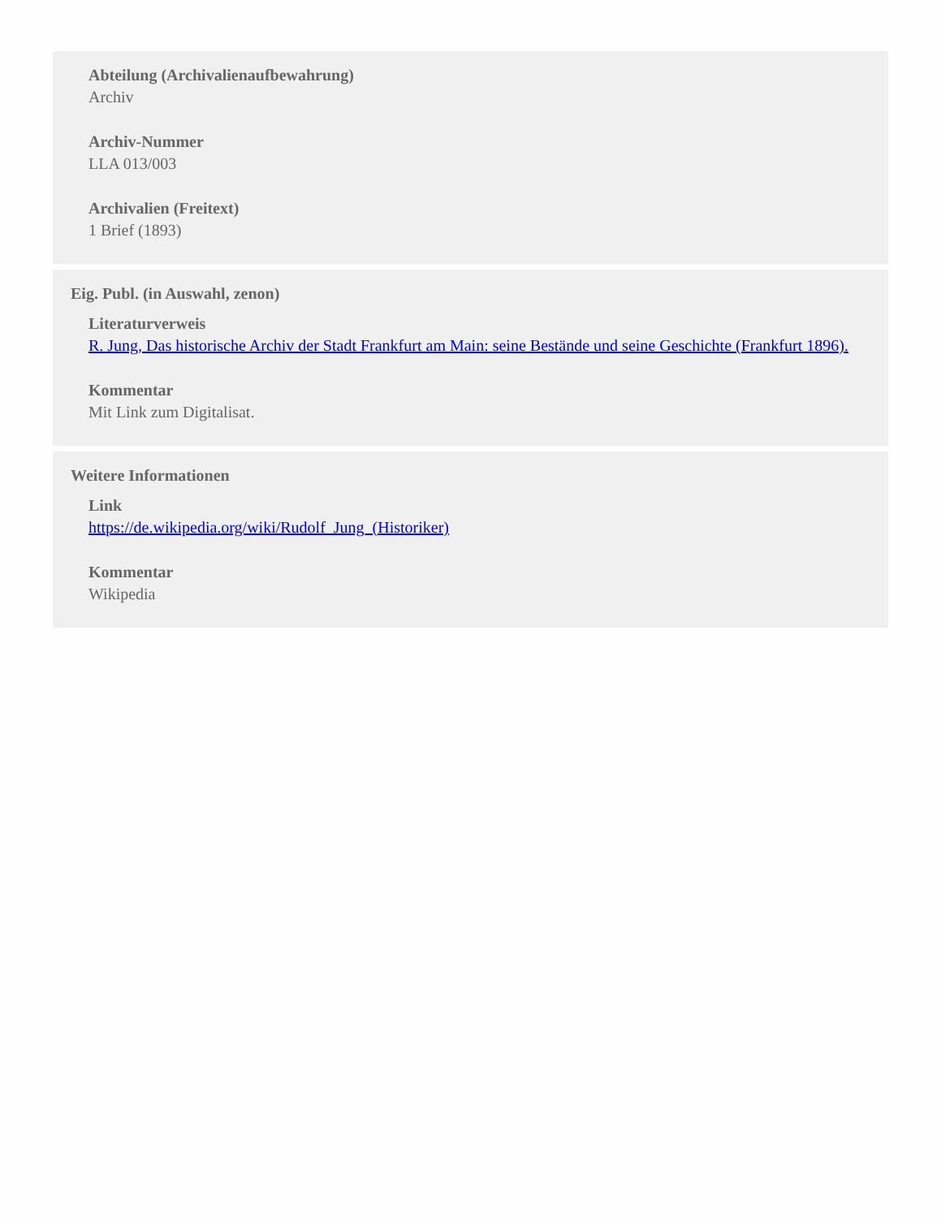Abteilung (Archivalienaufbewahrung)
Archiv
Archiv-Nummer
LLA 013/003
Archivalien (Freitext)
1 Brief (1893)
Eig. Publ. (in Auswahl, zenon)
Literaturverweis
R. Jung, Das historische Archiv der Stadt Frankfurt am Main: seine Bestände und seine Geschichte (Frankfurt 1896).
Kommentar
Mit Link zum Digitalisat.
Weitere Informationen
Link
https://de.wikipedia.org/wiki/Rudolf_Jung_(Historiker)
Kommentar
Wikipedia